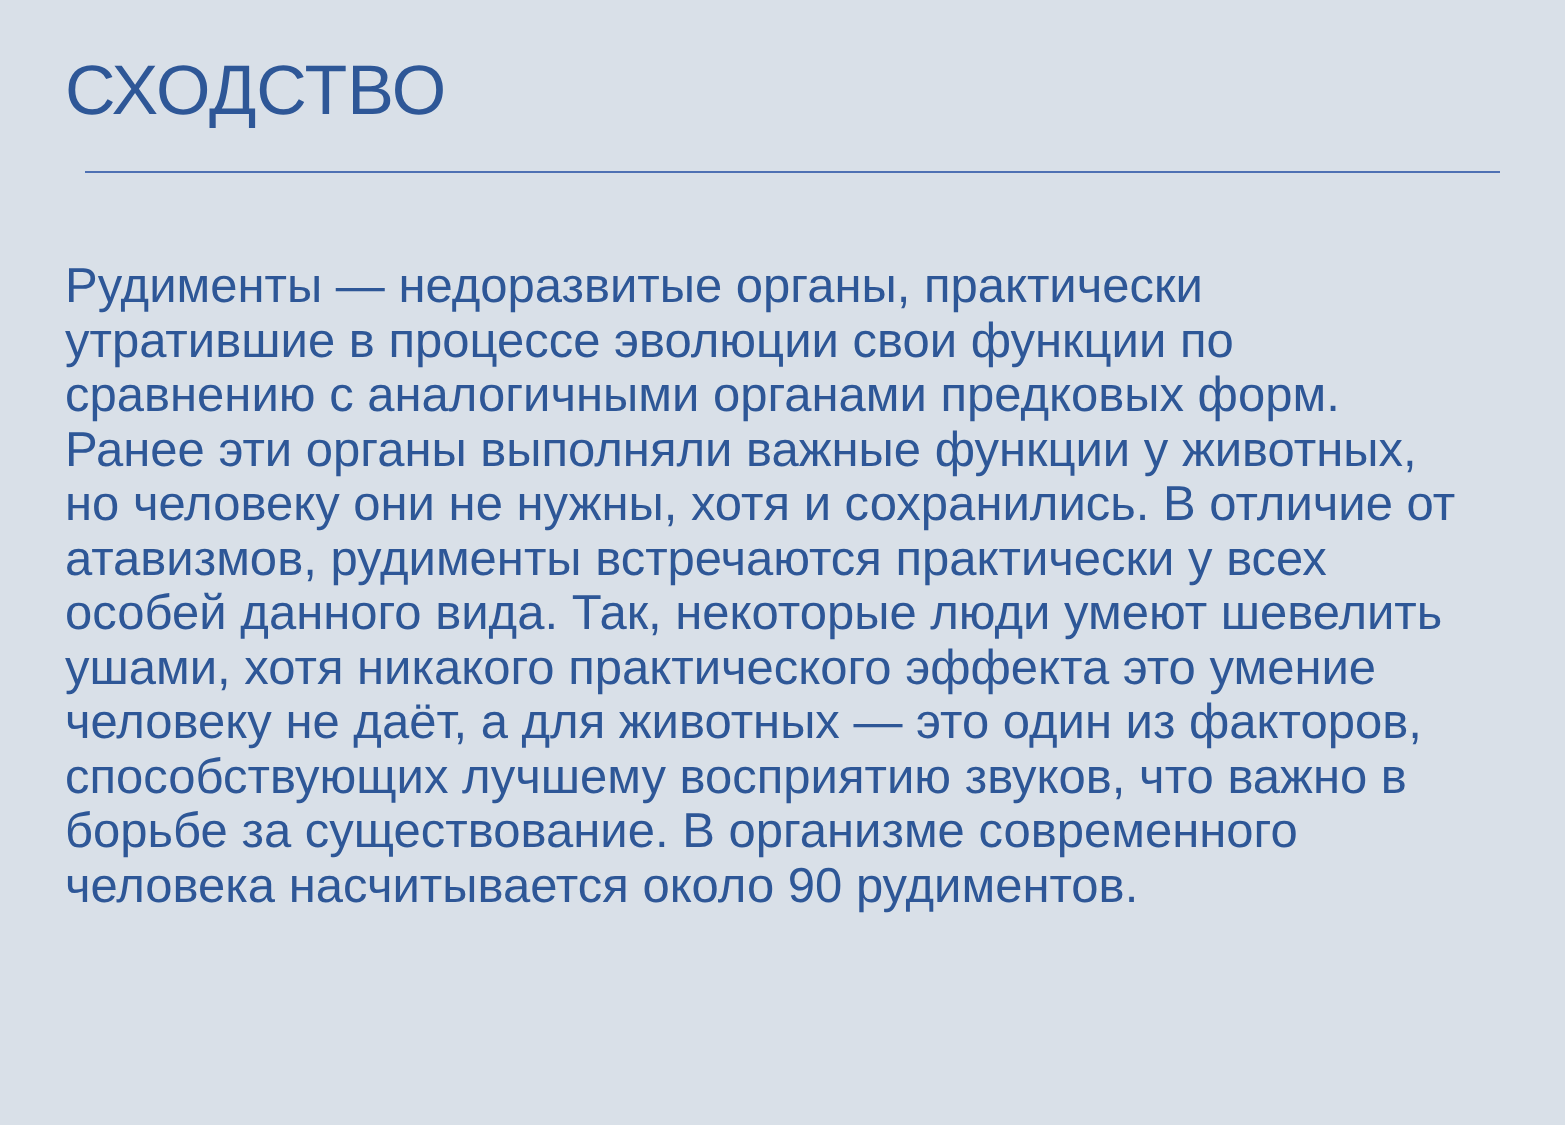СХОДСТВО
Рудименты — недоразвитые органы, практически утратившие в процессе эволюции свои функции по сравнению с аналогичными органами предковых форм. Ранее эти органы выполняли важные функции у животных, но человеку они не нужны, хотя и сохранились. В отличие от атавизмов, рудименты встречаются практически у всех особей данного вида. Так, некоторые люди умеют шевелить ушами, хотя никакого практического эффекта это умение человеку не даёт, а для животных — это один из факторов, способствующих лучшему восприятию звуков, что важно в борьбе за существование. В организме современного человека насчитывается около 90 рудиментов.